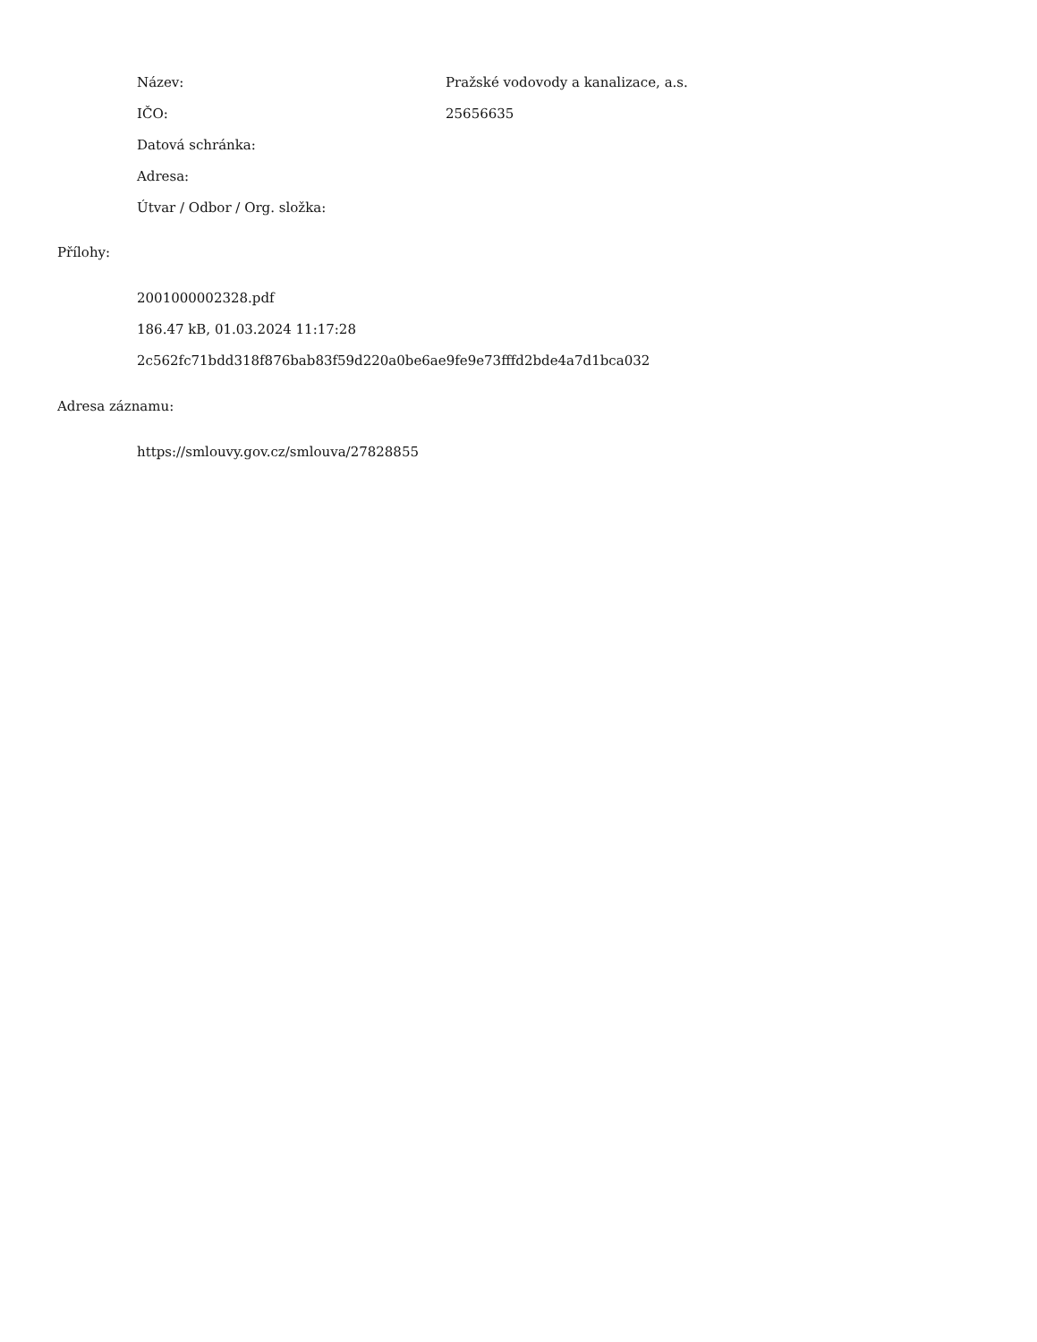| Název: | Pražské vodovody a kanalizace, a.s. |
| IČO: | 25656635 |
| Datová schránka: | |
| Adresa: | |
| Útvar / Odbor / Org. složka: | |
Přílohy:
2001000002328.pdf
186.47 kB, 01.03.2024 11:17:28
2c562fc71bdd318f876bab83f59d220a0be6ae9fe9e73fffd2bde4a7d1bca032
Adresa záznamu:
https://smlouvy.gov.cz/smlouva/27828855